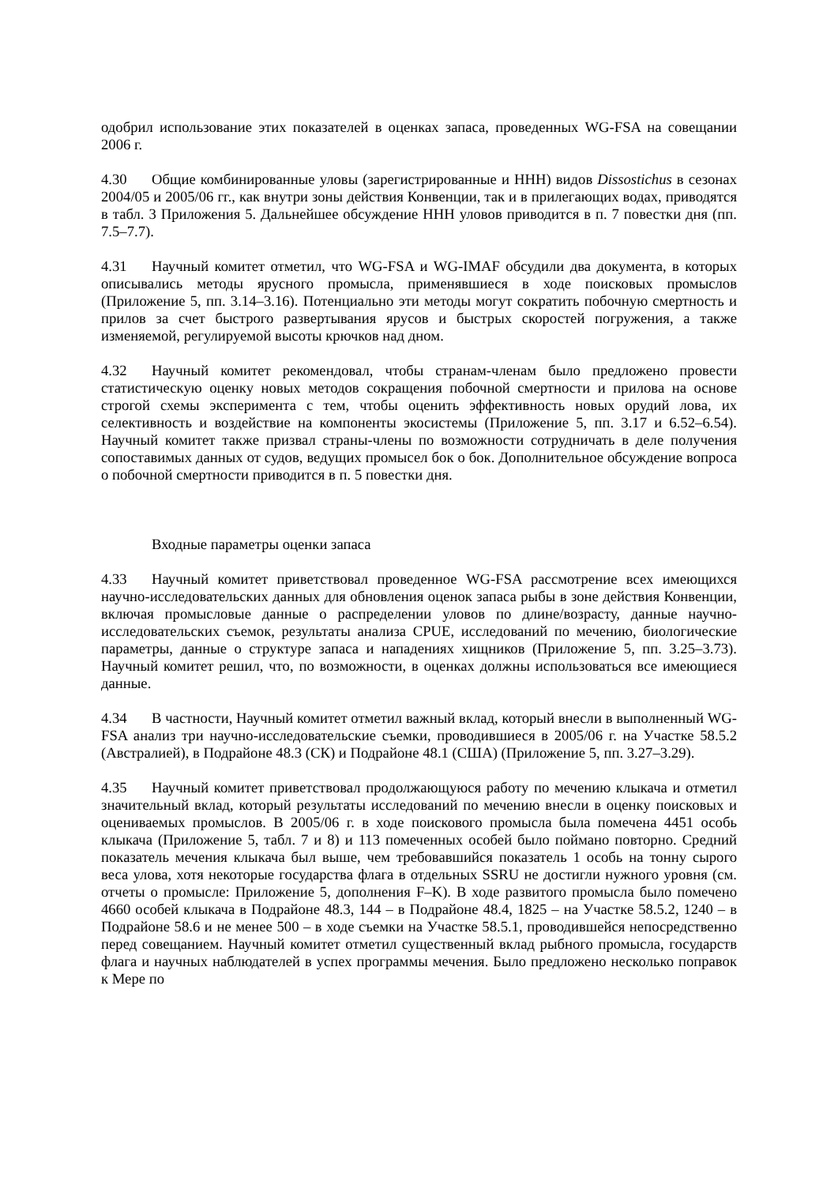одобрил использование этих показателей в оценках запаса, проведенных WG-FSA на совещании 2006 г.
4.30 Общие комбинированные уловы (зарегистрированные и ННН) видов Dissostichus в сезонах 2004/05 и 2005/06 гг., как внутри зоны действия Конвенции, так и в прилегающих водах, приводятся в табл. 3 Приложения 5. Дальнейшее обсуждение ННН уловов приводится в п. 7 повестки дня (пп. 7.5–7.7).
4.31 Научный комитет отметил, что WG-FSA и WG-IMAF обсудили два документа, в которых описывались методы ярусного промысла, применявшиеся в ходе поисковых промыслов (Приложение 5, пп. 3.14–3.16). Потенциально эти методы могут сократить побочную смертность и прилов за счет быстрого развертывания ярусов и быстрых скоростей погружения, а также изменяемой, регулируемой высоты крючков над дном.
4.32 Научный комитет рекомендовал, чтобы странам-членам было предложено провести статистическую оценку новых методов сокращения побочной смертности и прилова на основе строгой схемы эксперимента с тем, чтобы оценить эффективность новых орудий лова, их селективность и воздействие на компоненты экосистемы (Приложение 5, пп. 3.17 и 6.52–6.54). Научный комитет также призвал страны-члены по возможности сотрудничать в деле получения сопоставимых данных от судов, ведущих промысел бок о бок. Дополнительное обсуждение вопроса о побочной смертности приводится в п. 5 повестки дня.
Входные параметры оценки запаса
4.33 Научный комитет приветствовал проведенное WG-FSA рассмотрение всех имеющихся научно-исследовательских данных для обновления оценок запаса рыбы в зоне действия Конвенции, включая промысловые данные о распределении уловов по длине/возрасту, данные научно-исследовательских съемок, результаты анализа CPUE, исследований по мечению, биологические параметры, данные о структуре запаса и нападениях хищников (Приложение 5, пп. 3.25–3.73). Научный комитет решил, что, по возможности, в оценках должны использоваться все имеющиеся данные.
4.34 В частности, Научный комитет отметил важный вклад, который внесли в выполненный WG-FSA анализ три научно-исследовательские съемки, проводившиеся в 2005/06 г. на Участке 58.5.2 (Австралией), в Подрайоне 48.3 (СК) и Подрайоне 48.1 (США) (Приложение 5, пп. 3.27–3.29).
4.35 Научный комитет приветствовал продолжающуюся работу по мечению клыкача и отметил значительный вклад, который результаты исследований по мечению внесли в оценку поисковых и оцениваемых промыслов. В 2005/06 г. в ходе поискового промысла была помечена 4451 особь клыкача (Приложение 5, табл. 7 и 8) и 113 помеченных особей было поймано повторно. Средний показатель мечения клыкача был выше, чем требовавшийся показатель 1 особь на тонну сырого веса улова, хотя некоторые государства флага в отдельных SSRU не достигли нужного уровня (см. отчеты о промысле: Приложение 5, дополнения F–K). В ходе развитого промысла было помечено 4660 особей клыкача в Подрайоне 48.3, 144 – в Подрайоне 48.4, 1825 – на Участке 58.5.2, 1240 – в Подрайоне 58.6 и не менее 500 – в ходе съемки на Участке 58.5.1, проводившейся непосредственно перед совещанием. Научный комитет отметил существенный вклад рыбного промысла, государств флага и научных наблюдателей в успех программы мечения. Было предложено несколько поправок к Мере по